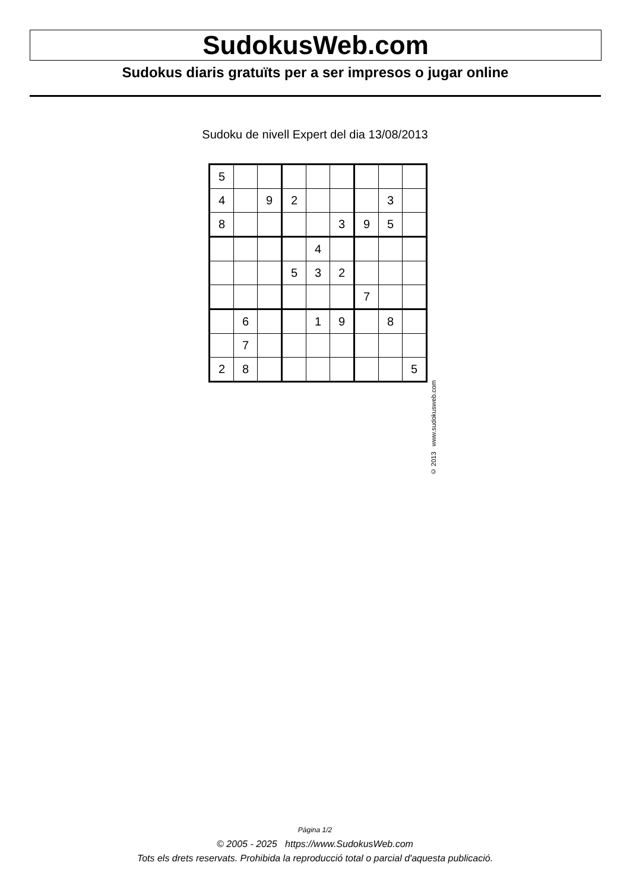SudokusWeb.com
Sudokus diaris gratuïts per a ser impresos o jugar online
Sudoku de nivell Expert del dia 13/08/2013
| 5 | | | | | | | | |
| 4 | | 9 | 2 | | | | 3 | |
| 8 | | | | | 3 | 9 | 5 | |
| | | | | 4 | | | | |
| | | | 5 | 3 | 2 | | | |
| | | | | | | 7 | | |
| | 6 | | | 1 | 9 | | 8 | |
| | 7 | | | | | | | |
| 2 | 8 | | | | | | | 5 |
© 2013 www.sudokusweb.com
Pàgina 1/2
© 2005 - 2025 https://www.SudokusWeb.com
Tots els drets reservats. Prohibida la reproducció total o parcial d'aquesta publicació.